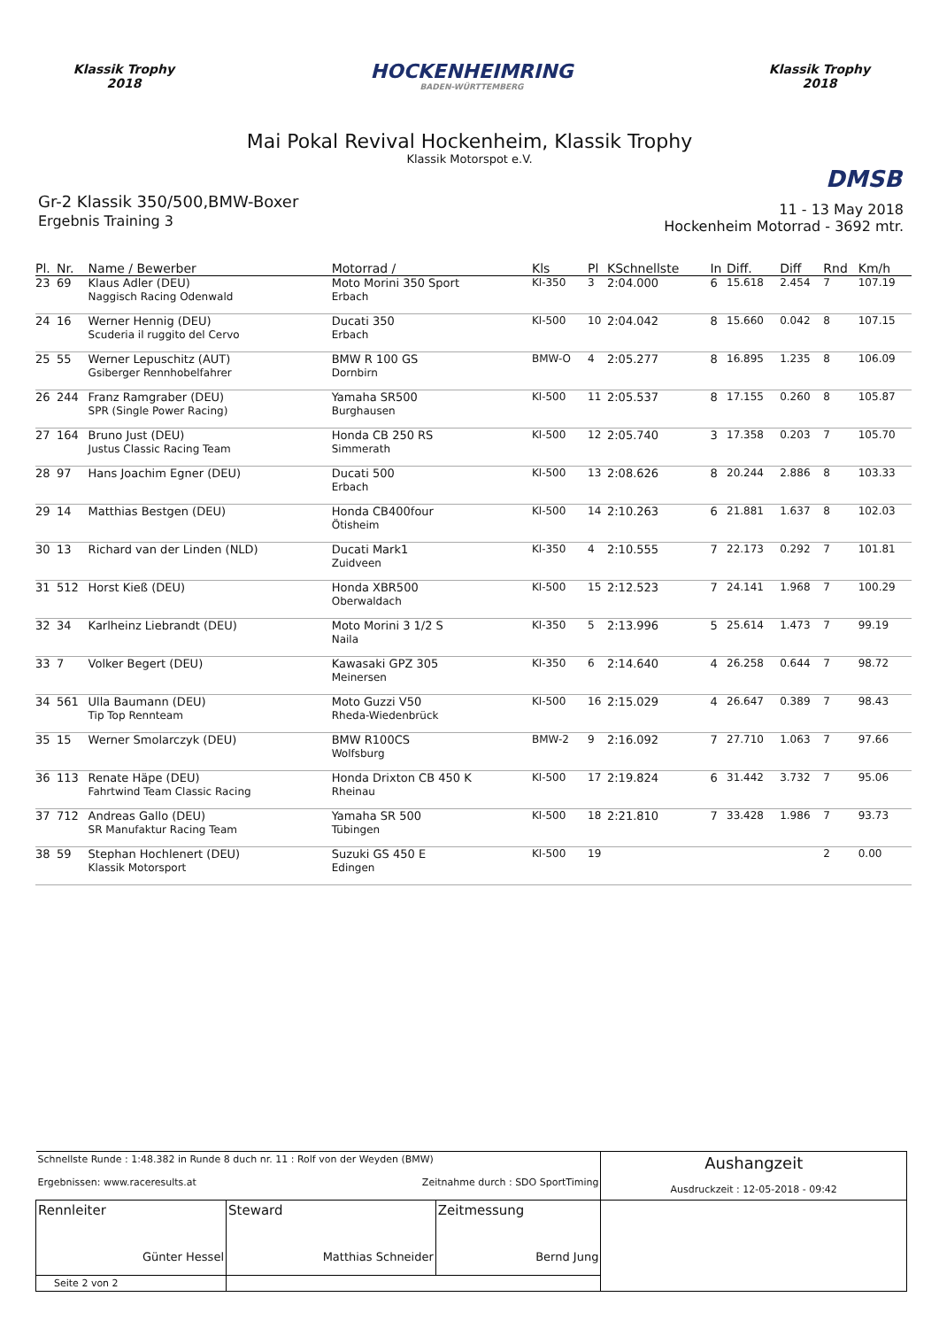Klassik Trophy
2018
HOCKENHEIMRING
BADEN-WÜRTTEMBERG
Klassik Trophy
2018
Mai Pokal Revival Hockenheim, Klassik Trophy
Klassik Motorspot e.V.
DMSB
Gr-2 Klassik 350/500,BMW-Boxer
Ergebnis Training 3
11 - 13 May 2018
Hockenheim Motorrad - 3692 mtr.
| Pl. | Nr. | Name / Bewerber | Motorrad / | Kls | Pl | KSchnellste | In | Diff. | Diff | Rnd | Km/h |
| --- | --- | --- | --- | --- | --- | --- | --- | --- | --- | --- | --- |
| 23 | 69 | Klaus Adler (DEU) Naggisch Racing Odenwald | Moto Morini 350 Sport Erbach | Kl-350 | 3 | 2:04.000 | 6 | 15.618 | 2.454 | 7 | 107.19 |
| 24 | 16 | Werner Hennig (DEU) Scuderia il ruggito del Cervo | Ducati 350 Erbach | Kl-500 | 10 | 2:04.042 | 8 | 15.660 | 0.042 | 8 | 107.15 |
| 25 | 55 | Werner Lepuschitz (AUT) Gsiberger Rennhobelfahrer | BMW R 100 GS Dornbirn | BMW-O | 4 | 2:05.277 | 8 | 16.895 | 1.235 | 8 | 106.09 |
| 26 | 244 | Franz Ramgraber (DEU) SPR (Single Power Racing) | Yamaha SR500 Burghausen | Kl-500 | 11 | 2:05.537 | 8 | 17.155 | 0.260 | 8 | 105.87 |
| 27 | 164 | Bruno Just (DEU) Justus Classic Racing Team | Honda CB 250 RS Simmerath | Kl-500 | 12 | 2:05.740 | 3 | 17.358 | 0.203 | 7 | 105.70 |
| 28 | 97 | Hans Joachim Egner (DEU) | Ducati 500 Erbach | Kl-500 | 13 | 2:08.626 | 8 | 20.244 | 2.886 | 8 | 103.33 |
| 29 | 14 | Matthias Bestgen (DEU) | Honda CB400four Ötisheim | Kl-500 | 14 | 2:10.263 | 6 | 21.881 | 1.637 | 8 | 102.03 |
| 30 | 13 | Richard van der Linden (NLD) | Ducati Mark1 Zuidveen | Kl-350 | 4 | 2:10.555 | 7 | 22.173 | 0.292 | 7 | 101.81 |
| 31 | 512 | Horst Kieß (DEU) | Honda XBR500 Oberwaldach | Kl-500 | 15 | 2:12.523 | 7 | 24.141 | 1.968 | 7 | 100.29 |
| 32 | 34 | Karlheinz Liebrandt (DEU) | Moto Morini 3 1/2 S Naila | Kl-350 | 5 | 2:13.996 | 5 | 25.614 | 1.473 | 7 | 99.19 |
| 33 | 7 | Volker Begert (DEU) | Kawasaki GPZ 305 Meinersen | Kl-350 | 6 | 2:14.640 | 4 | 26.258 | 0.644 | 7 | 98.72 |
| 34 | 561 | Ulla Baumann (DEU) Tip Top Rennteam | Moto Guzzi V50 Rheda-Wiedenbrück | Kl-500 | 16 | 2:15.029 | 4 | 26.647 | 0.389 | 7 | 98.43 |
| 35 | 15 | Werner Smolarczyk (DEU) | BMW R100CS Wolfsburg | BMW-2 | 9 | 2:16.092 | 7 | 27.710 | 1.063 | 7 | 97.66 |
| 36 | 113 | Renate Häpe (DEU) Fahrtwind Team Classic Racing | Honda Drixton CB 450 K Rheinau | Kl-500 | 17 | 2:19.824 | 6 | 31.442 | 3.732 | 7 | 95.06 |
| 37 | 712 | Andreas Gallo (DEU) SR Manufaktur Racing Team | Yamaha SR 500 Tübingen | Kl-500 | 18 | 2:21.810 | 7 | 33.428 | 1.986 | 7 | 93.73 |
| 38 | 59 | Stephan Hochlenert (DEU) Klassik Motorsport | Suzuki GS 450 E Edingen | Kl-500 | 19 | | | | | 2 | 0.00 |
| Schnellste Runde : 1:48.382 in Runde 8 duch nr. 11 : Rolf von der Weyden (BMW) Ergebnissen: www.raceresults.at Zeitnahme durch : SDO SportTiming | | | Aushangzeit Ausdruckzeit : 12-05-2018 - 09:42 |
| Rennleiter Günter Hessel | Steward Matthias Schneider | Zeitmessung Bernd Jung | |
| Seite 2 von 2 | | | |